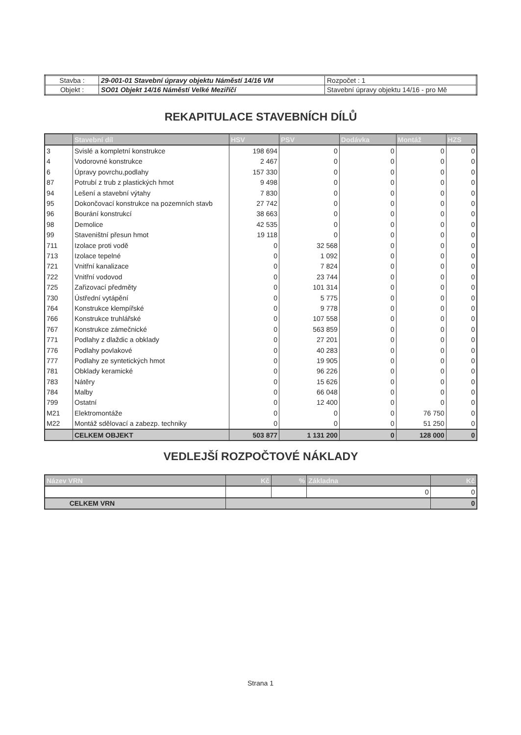| Stavba : | 29-001-01 Stavební úpravy objektu Náměstí 14/16 VM | Rozpočet : 1 |
| Objekt : | SO01 Objekt 14/16 Náměstí Velké Meziříčí | Stavební úpravy objektu 14/16 - pro Mě |
REKAPITULACE STAVEBNÍCH DÍLŮ
| | Stavební díl | HSV | PSV | Dodávka | Montáž | HZS |
| --- | --- | --- | --- | --- | --- | --- |
| 3 | Svislé a kompletní konstrukce | 198 694 | 0 | 0 | 0 | 0 |
| 4 | Vodorovné konstrukce | 2 467 | 0 | 0 | 0 | 0 |
| 6 | Úpravy povrchu,podlahy | 157 330 | 0 | 0 | 0 | 0 |
| 87 | Potrubí z trub z plastických hmot | 9 498 | 0 | 0 | 0 | 0 |
| 94 | Lešení a stavební výtahy | 7 830 | 0 | 0 | 0 | 0 |
| 95 | Dokončovací konstrukce na pozemních stavb | 27 742 | 0 | 0 | 0 | 0 |
| 96 | Bourání konstrukcí | 38 663 | 0 | 0 | 0 | 0 |
| 98 | Demolice | 42 535 | 0 | 0 | 0 | 0 |
| 99 | Staveništní přesun hmot | 19 118 | 0 | 0 | 0 | 0 |
| 711 | Izolace proti vodě | 0 | 32 568 | 0 | 0 | 0 |
| 713 | Izolace tepelné | 0 | 1 092 | 0 | 0 | 0 |
| 721 | Vnitřní kanalizace | 0 | 7 824 | 0 | 0 | 0 |
| 722 | Vnitřní vodovod | 0 | 23 744 | 0 | 0 | 0 |
| 725 | Zařizovací předměty | 0 | 101 314 | 0 | 0 | 0 |
| 730 | Ústřední vytápění | 0 | 5 775 | 0 | 0 | 0 |
| 764 | Konstrukce klempířské | 0 | 9 778 | 0 | 0 | 0 |
| 766 | Konstrukce truhlářské | 0 | 107 558 | 0 | 0 | 0 |
| 767 | Konstrukce zámečnické | 0 | 563 859 | 0 | 0 | 0 |
| 771 | Podlahy z dlaždic a obklady | 0 | 27 201 | 0 | 0 | 0 |
| 776 | Podlahy povlakové | 0 | 40 283 | 0 | 0 | 0 |
| 777 | Podlahy ze syntetických hmot | 0 | 19 905 | 0 | 0 | 0 |
| 781 | Obklady keramické | 0 | 96 226 | 0 | 0 | 0 |
| 783 | Nátěry | 0 | 15 626 | 0 | 0 | 0 |
| 784 | Malby | 0 | 66 048 | 0 | 0 | 0 |
| 799 | Ostatní | 0 | 12 400 | 0 | 0 | 0 |
| M21 | Elektromontáže | 0 | 0 | 0 | 76 750 | 0 |
| M22 | Montáž sdělovací a zabezp. techniky | 0 | 0 | 0 | 51 250 | 0 |
| | CELKEM OBJEKT | 503 877 | 1 131 200 | 0 | 128 000 | 0 |
VEDLEJŠÍ ROZPOČTOVÉ NÁKLADY
| Název VRN | Kč | % | Základna | Kč |
| --- | --- | --- | --- | --- |
| | | | 0 | 0 |
| CELKEM VRN | | | | 0 |
Strana 1